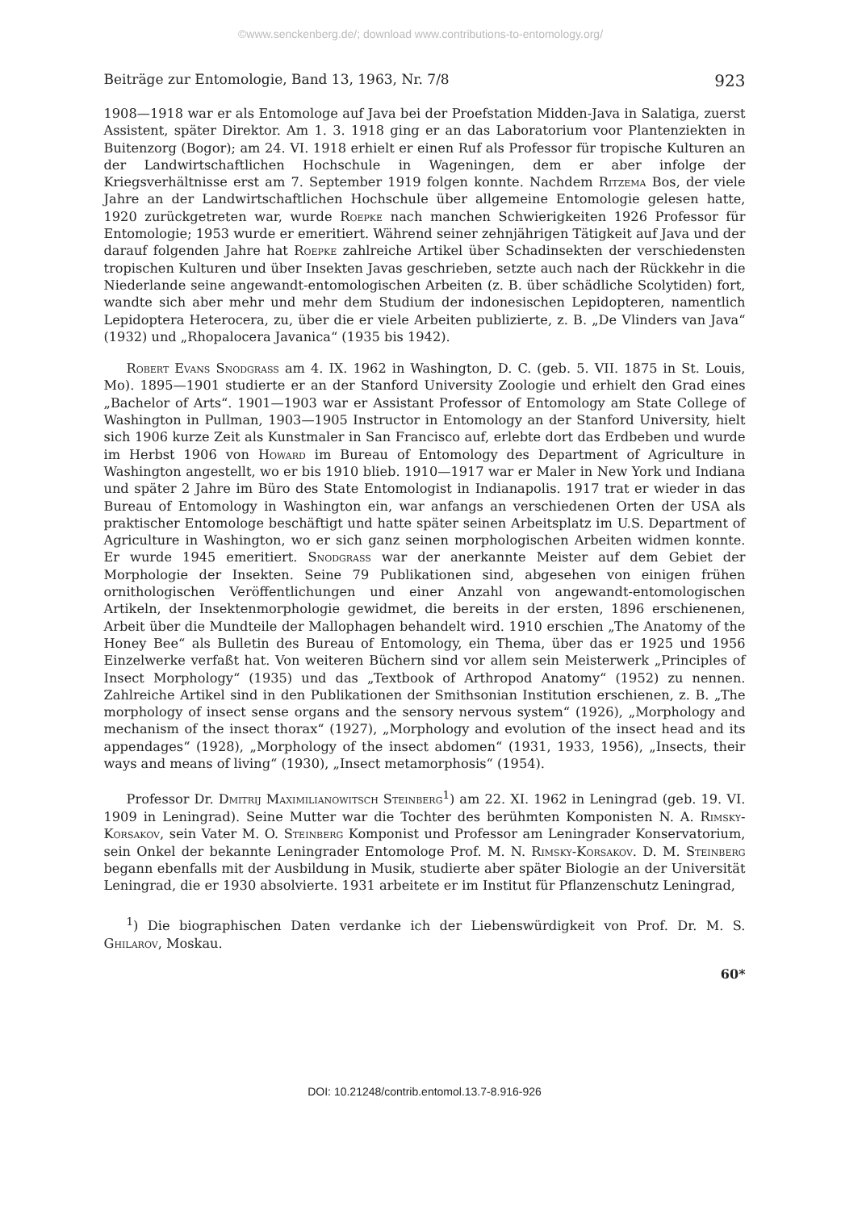©www.senckenberg.de/; download www.contributions-to-entomology.org/
Beiträge zur Entomologie, Band 13, 1963, Nr. 7/8 923
1908—1918 war er als Entomologe auf Java bei der Proefstation Midden-Java in Salatiga, zuerst Assistent, später Direktor. Am 1. 3. 1918 ging er an das Laboratorium voor Plantenziekten in Buitenzorg (Bogor); am 24. VI. 1918 erhielt er einen Ruf als Professor für tropische Kulturen an der Landwirtschaftlichen Hochschule in Wageningen, dem er aber infolge der Kriegsverhältnisse erst am 7. September 1919 folgen konnte. Nachdem Ritzema Bos, der viele Jahre an der Landwirtschaftlichen Hochschule über allgemeine Entomologie gelesen hatte, 1920 zurückgetreten war, wurde Roepke nach manchen Schwierigkeiten 1926 Professor für Entomologie; 1953 wurde er emeritiert. Während seiner zehnjährigen Tätigkeit auf Java und der darauf folgenden Jahre hat Roepke zahlreiche Artikel über Schadinsekten der verschiedensten tropischen Kulturen und über Insekten Javas geschrieben, setzte auch nach der Rückkehr in die Niederlande seine angewandt-entomologischen Arbeiten (z. B. über schädliche Scolytiden) fort, wandte sich aber mehr und mehr dem Studium der indonesischen Lepidopteren, namentlich Lepidoptera Heterocera, zu, über die er viele Arbeiten publizierte, z. B. „De Vlinders van Java“ (1932) und „Rhopalocera Javanica“ (1935 bis 1942).
Robert Evans Snodgrass am 4. IX. 1962 in Washington, D. C. (geb. 5. VII. 1875 in St. Louis, Mo). 1895—1901 studierte er an der Stanford University Zoologie und erhielt den Grad eines „Bachelor of Arts“. 1901—1903 war er Assistant Professor of Entomology am State College of Washington in Pullman, 1903—1905 Instructor in Entomology an der Stanford University, hielt sich 1906 kurze Zeit als Kunstmaler in San Francisco auf, erlebte dort das Erdbeben und wurde im Herbst 1906 von Howard im Bureau of Entomology des Department of Agriculture in Washington angestellt, wo er bis 1910 blieb. 1910—1917 war er Maler in New York und Indiana und später 2 Jahre im Büro des State Entomologist in Indianapolis. 1917 trat er wieder in das Bureau of Entomology in Washington ein, war anfangs an verschiedenen Orten der USA als praktischer Entomologe beschäftigt und hatte später seinen Arbeitsplatz im U.S. Department of Agriculture in Washington, wo er sich ganz seinen morphologischen Arbeiten widmen konnte. Er wurde 1945 emeritiert. Snodgrass war der anerkannte Meister auf dem Gebiet der Morphologie der Insekten. Seine 79 Publikationen sind, abgesehen von einigen frühen ornithologischen Veröffentlichungen und einer Anzahl von angewandt-entomologischen Artikeln, der Insektenmorphologie gewidmet, die bereits in der ersten, 1896 erschienenen, Arbeit über die Mundteile der Mallophagen behandelt wird. 1910 erschien „The Anatomy of the Honey Bee“ als Bulletin des Bureau of Entomology, ein Thema, über das er 1925 und 1956 Einzelwerke verfaßt hat. Von weiteren Büchern sind vor allem sein Meisterwerk „Principles of Insect Morphology“ (1935) und das „Textbook of Arthropod Anatomy“ (1952) zu nennen. Zahlreiche Artikel sind in den Publikationen der Smithsonian Institution erschienen, z. B. „The morphology of insect sense organs and the sensory nervous system“ (1926), „Morphology and mechanism of the insect thorax“ (1927), „Morphology and evolution of the insect head and its appendages“ (1928), „Morphology of the insect abdomen“ (1931, 1933, 1956), „Insects, their ways and means of living“ (1930), „Insect metamorphosis“ (1954).
Professor Dr. Dmitrij Maximilianowitsch Steinberg<sup>1</sup>) am 22. XI. 1962 in Leningrad (geb. 19. VI. 1909 in Leningrad). Seine Mutter war die Tochter des berühmten Komponisten N. A. Rimsky-Korsakov, sein Vater M. O. Steinberg Komponist und Professor am Leningrader Konservatorium, sein Onkel der bekannte Leningrader Entomologe Prof. M. N. Rimsky-Korsakov. D. M. Steinberg begann ebenfalls mit der Ausbildung in Musik, studierte aber später Biologie an der Universität Leningrad, die er 1930 absolvierte. 1931 arbeitete er im Institut für Pflanzenschutz Leningrad,
<sup>1</sup>) Die biographischen Daten verdanke ich der Liebenswürdigkeit von Prof. Dr. M. S. Ghilarov, Moskau.
60*
DOI: 10.21248/contrib.entomol.13.7-8.916-926